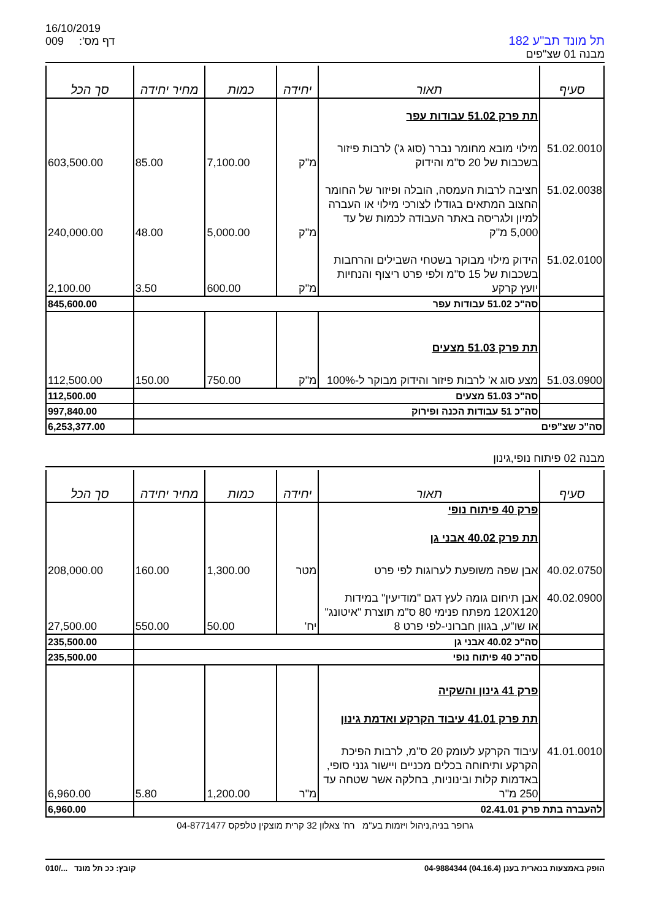16/10/2019
009 דף מס':
תל מונד תב"ע 182
מבנה 01 שצ"פים
| סעיף | תאור | יחידה | כמות | מחיר יחידה | סך הכל |
| --- | --- | --- | --- | --- | --- |
| | תת פרק 51.02 עבודות עפר | | | | |
| 51.02.0010 | מילוי מובא מחומר נברר (סוג ג') לרבות פיזור בשכבות של 20 ס"מ והידוק | מ"ק | 7,100.00 | 85.00 | 603,500.00 |
| 51.02.0038 | חציבה לרבות העמסה, הובלה ופיזור של החומר החצוב המתאים בגודלו לצורכי מילוי או העברה למיון ולגריסה באתר העבודה לכמות של עד 5,000 מ"ק | מ"ק | 5,000.00 | 48.00 | 240,000.00 |
| 51.02.0100 | הידוק מילוי מבוקר בשטחי השבילים והרחבות בשכבות של 15 ס"מ ולפי פרט ריצוף והנחיות יועץ קרקע | מ"ק | 600.00 | 3.50 | 2,100.00 |
| | סה"כ 51.02 עבודות עפר | | | | 845,600.00 |
| | תת פרק 51.03 מצעים | | | | |
| 51.03.0900 | מצע סוג א' לרבות פיזור והידוק מבוקר ל-100% | מ"ק | 750.00 | 150.00 | 112,500.00 |
| | סה"כ 51.03 מצעים | | | | 112,500.00 |
| | סה"כ 51 עבודות הכנה ופירוק | | | | 997,840.00 |
| סה"כ שצ"פים | | | | | 6,253,377.00 |
מבנה 02 פיתוח נופי,גינון
| סעיף | תאור | יחידה | כמות | מחיר יחידה | סך הכל |
| --- | --- | --- | --- | --- | --- |
| | פרק 40 פיתוח נופי תת פרק 40.02 אבני גן | | | | |
| 40.02.0750 | אבן שפה משופעת לערוגות לפי פרט | מטר | 1,300.00 | 160.00 | 208,000.00 |
| 40.02.0900 | אבן תיחום גומה לעץ דגם "מודיעין" במידות 120X120 מפתח פנימי 80 ס"מ תוצרת "איטונג" או שו"ע, בגוון חברוני-לפי פרט 8 | יח' | 50.00 | 550.00 | 27,500.00 |
| | סה"כ 40.02 אבני גן | | | | 235,500.00 |
| | סה"כ 40 פיתוח נופי | | | | 235,500.00 |
| | פרק 41 גינון והשקיה תת פרק 41.01 עיבוד הקרקע ואדמת גינון | | | | |
| 41.01.0010 | עיבוד הקרקע לעומק 20 ס"מ, לרבות הפיכת הקרקע ותיחוחה בכלים מכניים ויישור גנני סופי, באדמות קלות ובינוניות, בחלקה אשר שטחה עד 250 מ"ר | מ"ר | 1,200.00 | 5.80 | 6,960.00 |
| להעברה בתת פרק 02.41.01 | | | | | 6,960.00 |
גרופר בניה,ניהול ויזמות בע"מ רח' צאלון 32 קרית מוצקין טלפקס 04-8771477
הופק באמצעות בנארית בענן (04.16.4) 04-9884344 קובץ: ככ תל מונד .../010